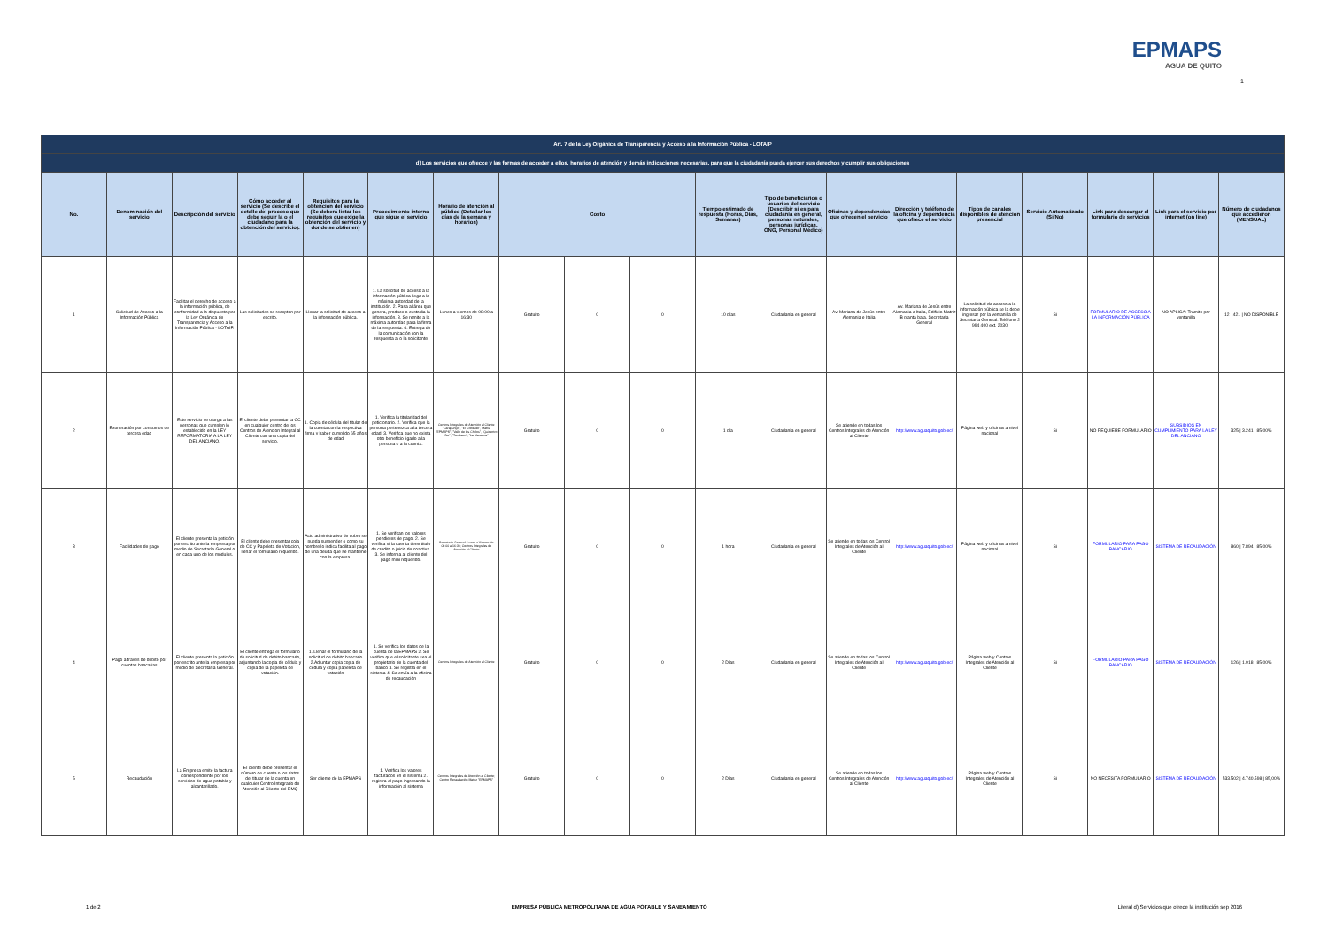EPMAPS
AGUA DE QUITO
1
| Art. 7 de la Ley Orgánica de Transparencia y Acceso a la Información Pública - LOTAIP | | | | | | | | | | | | | | | | | | |
| --- | --- | --- | --- | --- | --- | --- | --- | --- | --- | --- | --- | --- | --- | --- | --- | --- | --- | --- |
| d) Los servicios que ofrecce y las formas de acceder a ellos, horarios de atención y demás indicaciones necesarias, para que la ciudadanía pueda ejercer sus derechos y cumplir sus obligaciones | | | | | | | | | | | | | | | | | | |
| No. | Denominación del servicio | Descripción del servicio | Cómo acceder al servicio (Se describe el detalle del proceso que debe seguir la o el ciudadano para la obtención del servicio). | Requisitos para la obtención del servicio (Se deberá listar los requisitos que exige la obtención del servicio y donde se obtienen) | Procedimiento interno que sigue el servicio | Horario de atención al público (Detallar los días de la semana y horarios) | Costo | | | Tiempo estimado de respuesta (Horas, Días, Semanas) | Tipo de beneficiarios o usuarios del servicio (Describir si es para ciudadanía en general, personas naturales, personas jurídicas, ONG, Personal Médico) | Oficinas y dependencias que ofrecen el servicio | Dirección y teléfono de la oficina y dependencia que ofrece el servicio | Tipos de canales disponibles de atención presencial | Servicio Automatizado (Si/No) | Link para descargar el formulario de servicios | Link para el servicio por internet (on line) | Número de ciudadanos que accedieron (MENSUAL) |
| 1 | Solicitud de Acceso a la Información Pública | Facilitar el derecho de acceso a la información pública, de conformidad a lo dispuesto por la Ley Orgánica de Transparencia y Acceso a la Información Pública - LOTAIP. | Las solicitudes se receptan por escrito. | Llenar la solicitud de acceso a la información pública. | 1. La solicitud de acceso a la información pública llega a la máxima autoridad de la institución. 2. Pasa al área que genera, produce o custodia la información. 3. Se remite a la máxima autoridad para la firma de la respuesta. 4. Entrega de la comunicación con la respuesta al o la solicitante | Lunes a viernes de 08:00 a 16:30 | Gratuito | 0 | 0 | 10 días | Ciudadanía en general | Av. Mariana de Jesús entre Alemania e Italia | Av. Mariana de Jesús entre Alemania e Italia, Edificio Matriz B planta baja, Secretaría General | La solicitud de acceso a la información pública se la debe ingresar por la ventanilla de Secretaría General. Teléfono 2 994 400 ext. 2030 | Si | FORMULARIO DE ACCESO A LA INFORMACIÓN PÚBLICA | NO APLICA: Trámite por ventanilla | 12 / 421 / NO DISPONIBLE |
| 2 | Exoneración por consumos de tercera edad | Este servicio se otorga a las personas que cumplen lo establecido en la LEY REFORMATORIA A LA LEY DEL ANCIANO. | El cliente debe presentar la CC en cualquier centro de los Centros de Atencion Integral al Cliente con una copia del servicio. | 1. Copia de cédula del titular de la cuenta con la respectiva firma y haber cumplido 65 años de edad | 1. Verifica la titularidad del peticionario. 2. Verifica que la persona pertenezca a la tercera edad. 3. Verifica que no exista otro beneficio ligado a la persona o a la cuenta. | Centros Integrales de Atención al Cliente "Carapungo", "El Condado", Matriz "EPMAPS", "Valle de los Chillos", "Quicentro Sur", "Tumbaco", "La Manzana" | Gratuito | 0 | 0 | 1 día | Ciudadanía en general | Se atiende en todas los Centros Integrales de Atención al Cliente | http://www.aguaquito.gob.ec/ | Página web y oficinas a nivel nacional | Si | NO REQUIERE FORMULARIO | SUBSIDIOS EN CUMPLIMIENTO PARA LA LEY DEL ANCIANO | 325 / 3.241 / 85,00% |
| 3 | Facilidades de pago | El cliente presenta la petición por escrito ante la empresa por medio de Secretaría General o en cada uno de los módulos. | El cliente debe presentar coia de CC y Papeleta de Votacion, llenar el formulario requerido. | Acto administrativo de cobro se pueda suspender o como su nombre lo indica facilita al pago de una deuda que se mantiene con la empresa. | 1. Se verifcan los valores pendietes de pago. 2. Se verifica si la cuenta tiene titulo de credito o juicio de coactiva. 3. Se informa al cliente del pago mini requerido. | Secretaria General: Lunes a Viernes de 08:00 a 16:30; Centros Integrales de Atención al Cliente | Gratuito | 0 | 0 | 1 hora | Ciudadanía en general | Se atiende en todas los Centrol Integrales de Atención al Cliente | http://www.aguaquito.gob.ec/ | Página web y oficinas a nivel nacional | Si | FORMULARIO PARA PAGO BANCARIO | SISTEMA DE RECAUDACIÓN | 860 / 7.894 / 85,00% |
| 4 | Pago a través de debito por cuentas bancarias | El cliente presenta la petición por escrito ante la empresa por medio de Secretaría General. | El cliente entrega el formulario de solicitud de debito bancario, adjuntando la copia de cédula y copia de la papeleta de votación. | 1. Llenar el formulario de la solicitud de debito bancario 2.Adjuntar copia copia de cédula y copia papeleta de votación | 1. Se verifica los datos de la cuenta de la EPMAPS 2. Se verifica que el solicitante sea el propietario de la cuenta del banco 3. Se registra en el sistema 4. Se envía a la oficina de recaudación | Centros Integrales de Atención al Cliente | Gratuito | 0 | 0 | 2 Días | Ciudadanía en general | Se atiende en todas los Centrol Integrales de Atención al Cliente | http://www.aguaquito.gob.ec/ | Página web y Centros Integrales de Atención al Cliente | Si | FORMULARIO PARA PAGO BANCARIO | SISTEMA DE RECAUDACIÓN | 126 / 1.018 / 85,00% |
| 5 | Recaudación | La Empresa emite la factura correspondiente por los servicios de agua potable y alcantarillado. | El cliente debe presentar el número de cuenta o los datos del titular de la cuenta en cualquier Centro Integrado de Atención al Cliente del DMQ | Ser cliente de la EPMAPS | 1. Verifica los valores facturados en el sistema 2. registra el pago ingresando la información al sistema | Centros Integrales de Atención al Cliente; Centro Recaudación Matriz "EPMAPS" | Gratuito | 0 | 0 | 2 Días | Ciudadanía en general | Se atiende en todas los Centros Integrales de Atención al Cliente | http://www.aguaquito.gob.ec/ | Página web y Centros Integrales de Atención al Cliente | Si | NO NECESITA FORMULARIO | SISTEMA DE RECAUDACIÓN | 533.502 / 4.740.598 / 85,00% |
1 de 2 EMPRESA PÚBLICA METROPOLITANA DE AGUA POTABLE Y SANEAMIENTO Literal d) Servicios que ofrece la institución sep 2016